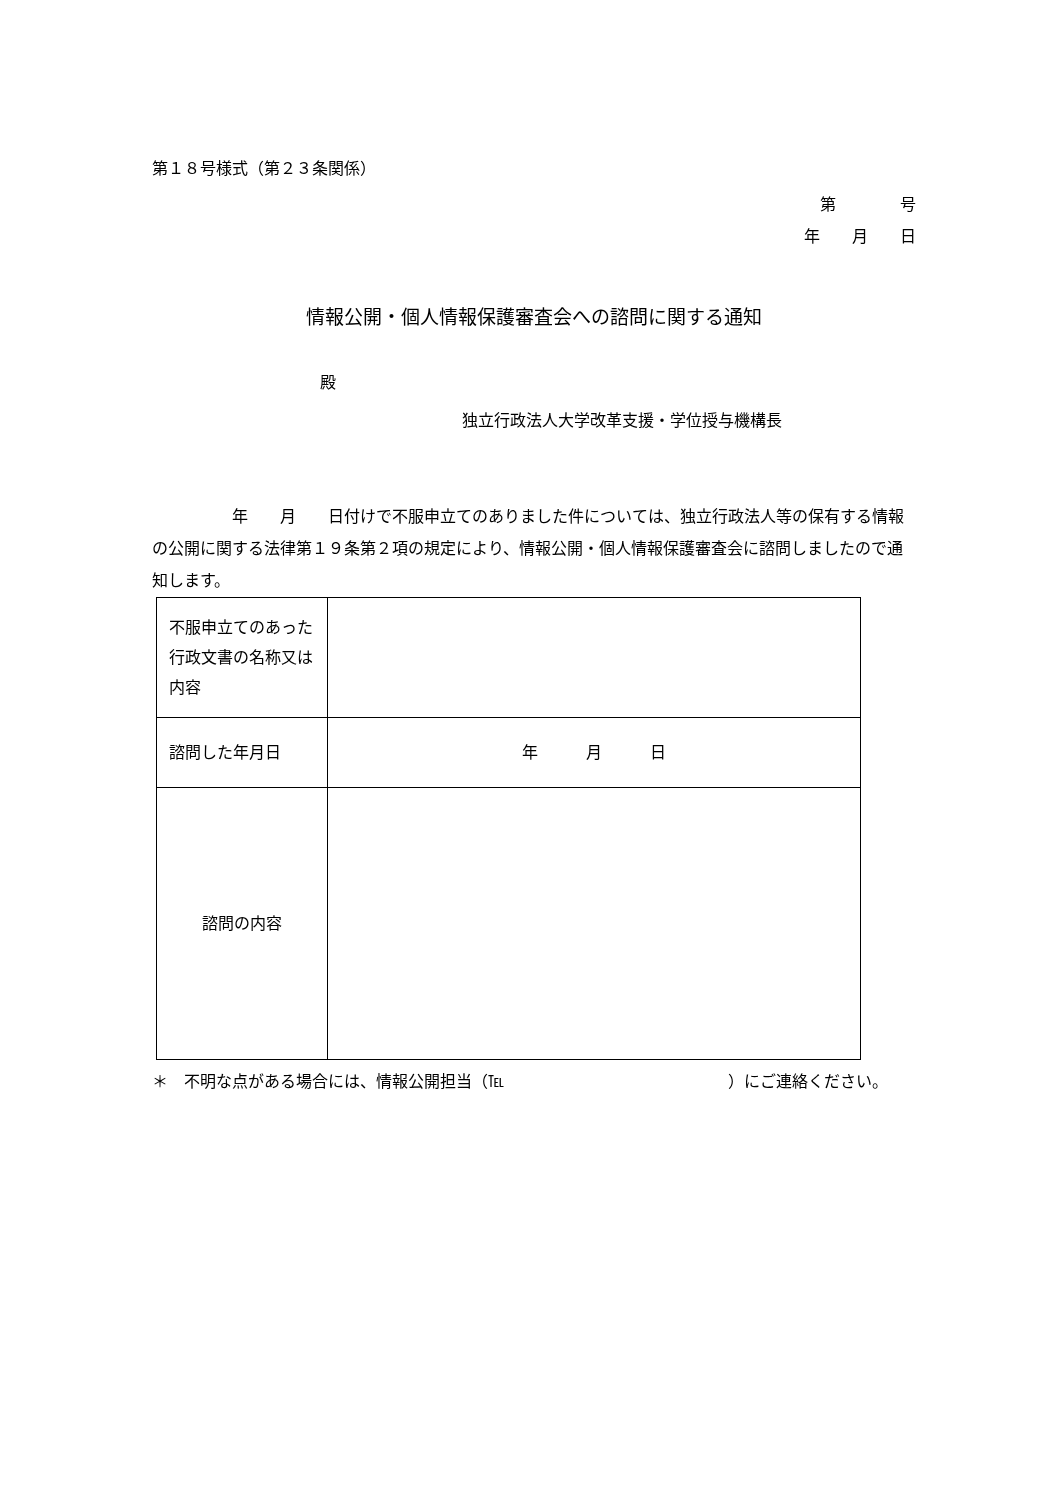第１８号様式（第２３条関係）
第　　　　号
年　　月　　日
情報公開・個人情報保護審査会への諮問に関する通知
殿
独立行政法人大学改革支援・学位授与機構長
　　　　　年　　月　　日付けで不服申立てのありました件については、独立行政法人等の保有する情報の公開に関する法律第１９条第２項の規定により、情報公開・個人情報保護審査会に諮問しましたので通知します。
| 不服申立てのあった行政文書の名称又は内容 | |
| 諮問した年月日 | 年 月 日 |
| 諮問の内容 | |
＊　不明な点がある場合には、情報公開担当（℡　　　　　　　　　　　　　　）にご連絡ください。